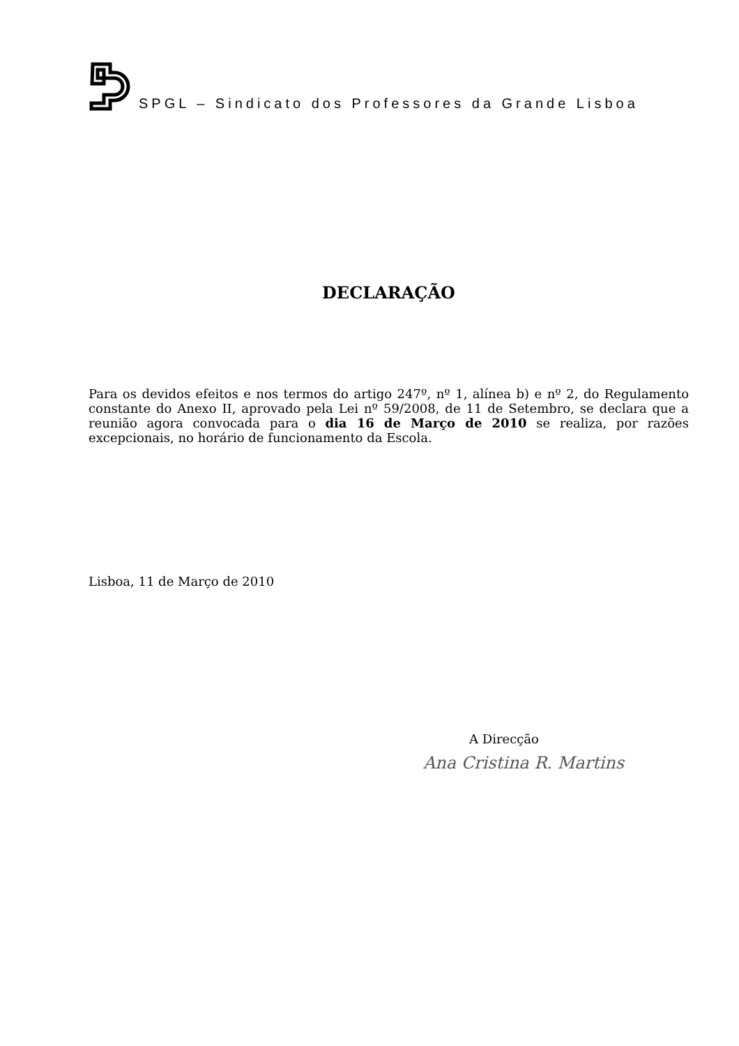SPGL – Sindicato dos Professores da Grande Lisboa
DECLARAÇÃO
Para os devidos efeitos e nos termos do artigo 247º, nº 1, alínea b) e nº 2, do Regulamento constante do Anexo II, aprovado pela Lei nº 59/2008, de 11 de Setembro, se declara que a reunião agora convocada para o dia 16 de Março de 2010 se realiza, por razões excepcionais, no horário de funcionamento da Escola.
Lisboa, 11 de Março de 2010
A Direcção
Ana Cristina R. Martins